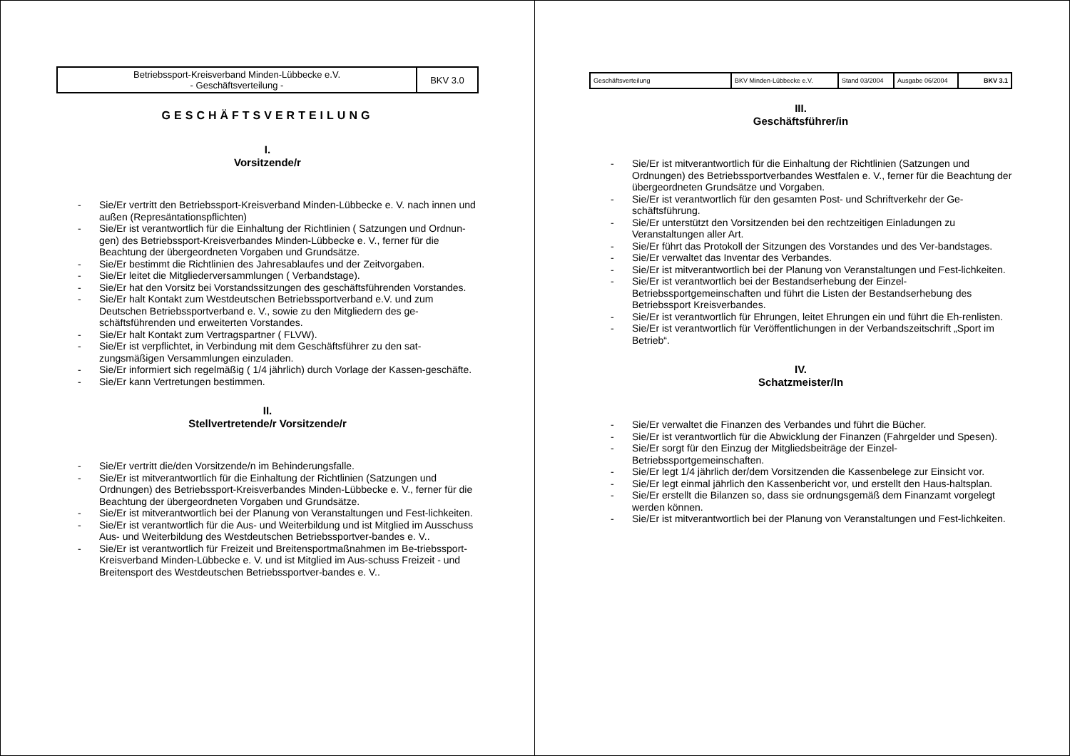| Betriebssport-Kreisverband Minden-Lübbecke e.V. - Geschäftsverteilung - | BKV 3.0 |
GESCHÄFTSVERTEILUNG
I.
Vorsitzende/r
- Sie/Er vertritt den Betriebssport-Kreisverband Minden-Lübbecke e. V. nach innen und außen (Represäntationspflichten)
- Sie/Er ist verantwortlich für die Einhaltung der Richtlinien ( Satzungen und Ordnun-gen) des Betriebssport-Kreisverbandes Minden-Lübbecke e. V., ferner für die Beachtung der übergeordneten Vorgaben und Grundsätze.
- Sie/Er bestimmt die Richtlinien des Jahresablaufes und der Zeitvorgaben.
- Sie/Er leitet die Mitgliederversammlungen ( Verbandstage).
- Sie/Er hat den Vorsitz bei Vorstandssitzungen des geschäftsführenden Vorstandes.
- Sie/Er halt Kontakt zum Westdeutschen Betriebssportverband e.V. und zum Deutschen Betriebssportverband e. V., sowie zu den Mitgliedern des ge-schäftsführenden und erweiterten Vorstandes.
- Sie/Er halt Kontakt zum Vertragspartner ( FLVW).
- Sie/Er ist verpflichtet, in Verbindung mit dem Geschäftsführer zu den sat-zungsmäßigen Versammlungen einzuladen.
- Sie/Er informiert sich regelmäßig ( 1/4 jährlich) durch Vorlage der Kassen-geschäfte.
- Sie/Er kann Vertretungen bestimmen.
II.
Stellvertretende/r Vorsitzende/r
- Sie/Er vertritt die/den Vorsitzende/n im Behinderungsfalle.
- Sie/Er ist mitverantwortlich für die Einhaltung der Richtlinien (Satzungen und Ordnungen) des Betriebssport-Kreisverbandes Minden-Lübbecke e. V., ferner für die Beachtung der übergeordneten Vorgaben und Grundsätze.
- Sie/Er ist mitverantwortlich bei der Planung von Veranstaltungen und Fest-lichkeiten.
- Sie/Er ist verantwortlich für die Aus- und Weiterbildung und ist Mitglied im Ausschuss Aus- und Weiterbildung des Westdeutschen Betriebssportver-bandes e. V..
- Sie/Er ist verantwortlich für Freizeit und Breitensportmaßnahmen im Be-triebssport-Kreisverband Minden-Lübbecke e. V. und ist Mitglied im Aus-schuss Freizeit - und Breitensport des Westdeutschen Betriebssportver-bandes e. V..
| Geschäftsverteilung | BKV Minden-Lübbecke e.V. | Stand 03/2004 | Ausgabe 06/2004 | BKV 3.1 |
III.
Geschäftsführer/in
- Sie/Er ist mitverantwortlich für die Einhaltung der Richtlinien (Satzungen und Ordnungen) des Betriebssportverbandes Westfalen e. V., ferner für die Beachtung der übergeordneten Grundsätze und Vorgaben.
- Sie/Er ist verantwortlich für den gesamten Post- und Schriftverkehr der Ge-schäftsführung.
- Sie/Er unterstützt den Vorsitzenden bei den rechtzeitigen Einladungen zu Veranstaltungen aller Art.
- Sie/Er führt das Protokoll der Sitzungen des Vorstandes und des Ver-bandstages.
- Sie/Er verwaltet das Inventar des Verbandes.
- Sie/Er ist mitverantwortlich bei der Planung von Veranstaltungen und Fest-lichkeiten.
- Sie/Er ist verantwortlich bei der Bestandserhebung der Einzel-Betriebssportgemeinschaften und führt die Listen der Bestandserhebung des Betriebssport Kreisverbandes.
- Sie/Er ist verantwortlich für Ehrungen, leitet Ehrungen ein und führt die Eh-renlisten.
- Sie/Er ist verantwortlich für Veröffentlichungen in der Verbandszeitschrift „Sport im Betrieb“.
IV.
Schatzmeister/In
- Sie/Er verwaltet die Finanzen des Verbandes und führt die Bücher.
- Sie/Er ist verantwortlich für die Abwicklung der Finanzen (Fahrgelder und Spesen).
- Sie/Er sorgt für den Einzug der Mitgliedsbeiträge der Einzel-Betriebssportgemeinschaften.
- Sie/Er legt 1/4 jährlich der/dem Vorsitzenden die Kassenbelege zur Einsicht vor.
- Sie/Er legt einmal jährlich den Kassenbericht vor, und erstellt den Haus-haltsplan.
- Sie/Er erstellt die Bilanzen so, dass sie ordnungsgemäß dem Finanzamt vorgelegt werden können.
- Sie/Er ist mitverantwortlich bei der Planung von Veranstaltungen und Fest-lichkeiten.